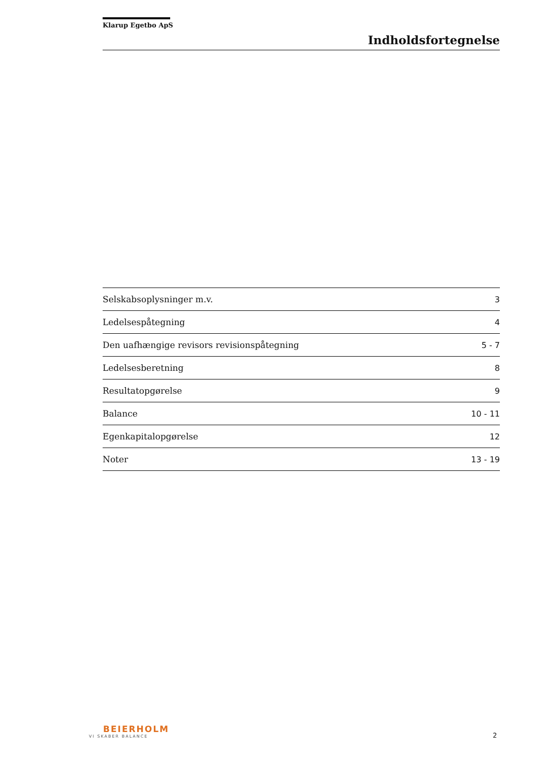Klarup Egetbo ApS
Indholdsfortegnelse
| Selskabsoplysninger m.v. | 3 |
| Ledelsespåtegning | 4 |
| Den uafhængige revisors revisionspåtegning | 5 - 7 |
| Ledelsesberetning | 8 |
| Resultatopgørelse | 9 |
| Balance | 10 - 11 |
| Egenkapitalopgørelse | 12 |
| Noter | 13 - 19 |
BEIERHOLM
VI SKABER BALANCE
2